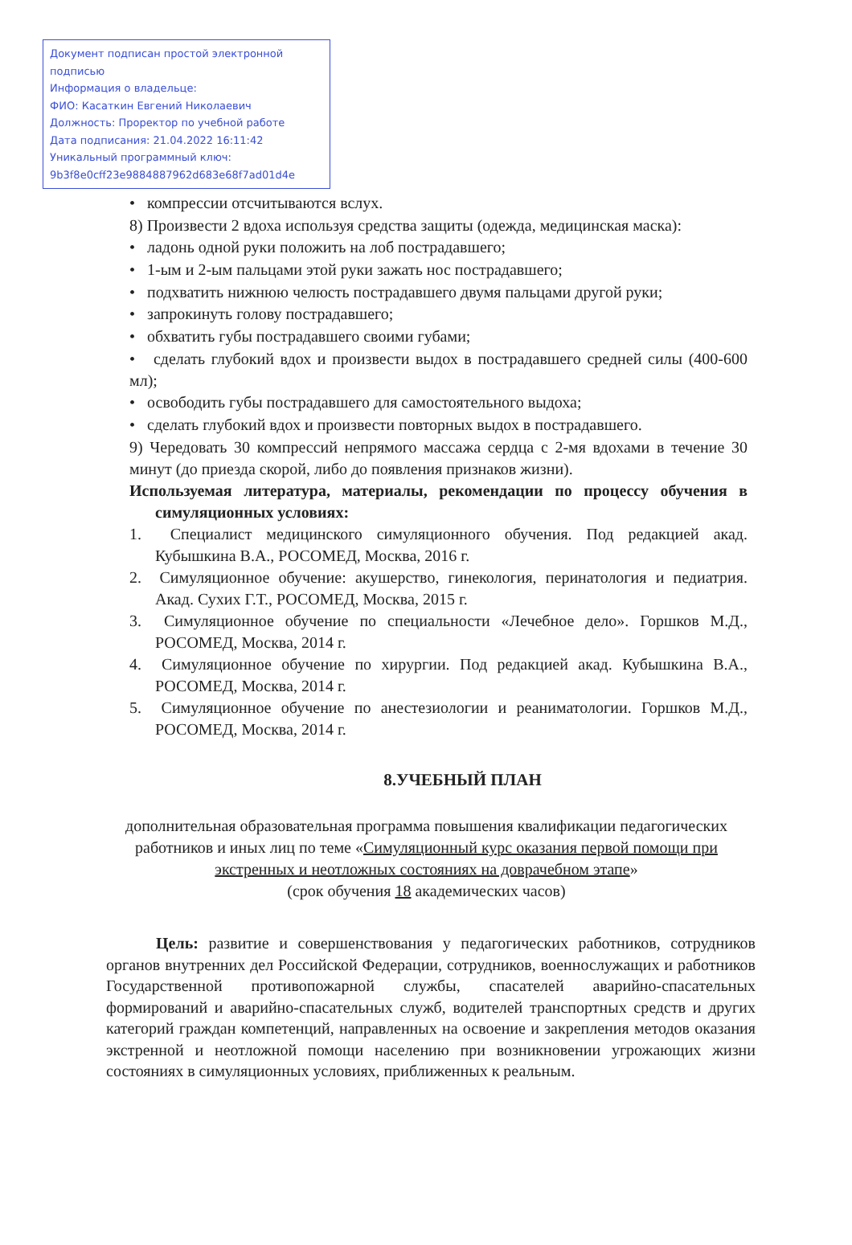Документ подписан простой электронной подписью
Информация о владельце:
ФИО: Касаткин Евгений Николаевич
Должность: Проректор по учебной работе
Дата подписания: 21.04.2022 16:11:42
Уникальный программный ключ:
9b3f8e0cff23e9884887962d683e68f7ad01d4e
• компрессии отсчитываются вслух.
8) Произвести 2 вдоха используя средства защиты (одежда, медицинская маска):
• ладонь одной руки положить на лоб пострадавшего;
• 1-ым и 2-ым пальцами этой руки зажать нос пострадавшего;
• подхватить нижнюю челюсть пострадавшего двумя пальцами другой руки;
• запрокинуть голову пострадавшего;
• обхватить губы пострадавшего своими губами;
• сделать глубокий вдох и произвести выдох в пострадавшего средней силы (400-600 мл);
• освободить губы пострадавшего для самостоятельного выдоха;
• сделать глубокий вдох и произвести повторных выдох в пострадавшего.
9) Чередовать 30 компрессий непрямого массажа сердца с 2-мя вдохами в течение 30 минут (до приезда скорой, либо до появления признаков жизни).
Используемая литература, материалы, рекомендации по процессу обучения в симуляционных условиях:
1. Специалист медицинского симуляционного обучения. Под редакцией акад. Кубышкина В.А., РОСОМЕД, Москва, 2016 г.
2. Симуляционное обучение: акушерство, гинекология, перинатология и педиатрия. Акад. Сухих Г.Т., РОСОМЕД, Москва, 2015 г.
3. Симуляционное обучение по специальности «Лечебное дело». Горшков М.Д., РОСОМЕД, Москва, 2014 г.
4. Симуляционное обучение по хирургии. Под редакцией акад. Кубышкина В.А., РОСОМЕД, Москва, 2014 г.
5. Симуляционное обучение по анестезиологии и реаниматологии. Горшков М.Д., РОСОМЕД, Москва, 2014 г.
8.УЧЕБНЫЙ ПЛАН
дополнительная образовательная программа повышения квалификации педагогических работников и иных лиц по теме «Симуляционный курс оказания первой помощи при экстренных и неотложных состояниях на доврачебном этапе»
(срок обучения 18 академических часов)
Цель: развитие и совершенствования у педагогических работников, сотрудников органов внутренних дел Российской Федерации, сотрудников, военнослужащих и работников Государственной противопожарной службы, спасателей аварийно-спасательных формирований и аварийно-спасательных служб, водителей транспортных средств и других категорий граждан компетенций, направленных на освоение и закрепления методов оказания экстренной и неотложной помощи населению при возникновении угрожающих жизни состояниях в симуляционных условиях, приближенных к реальным.